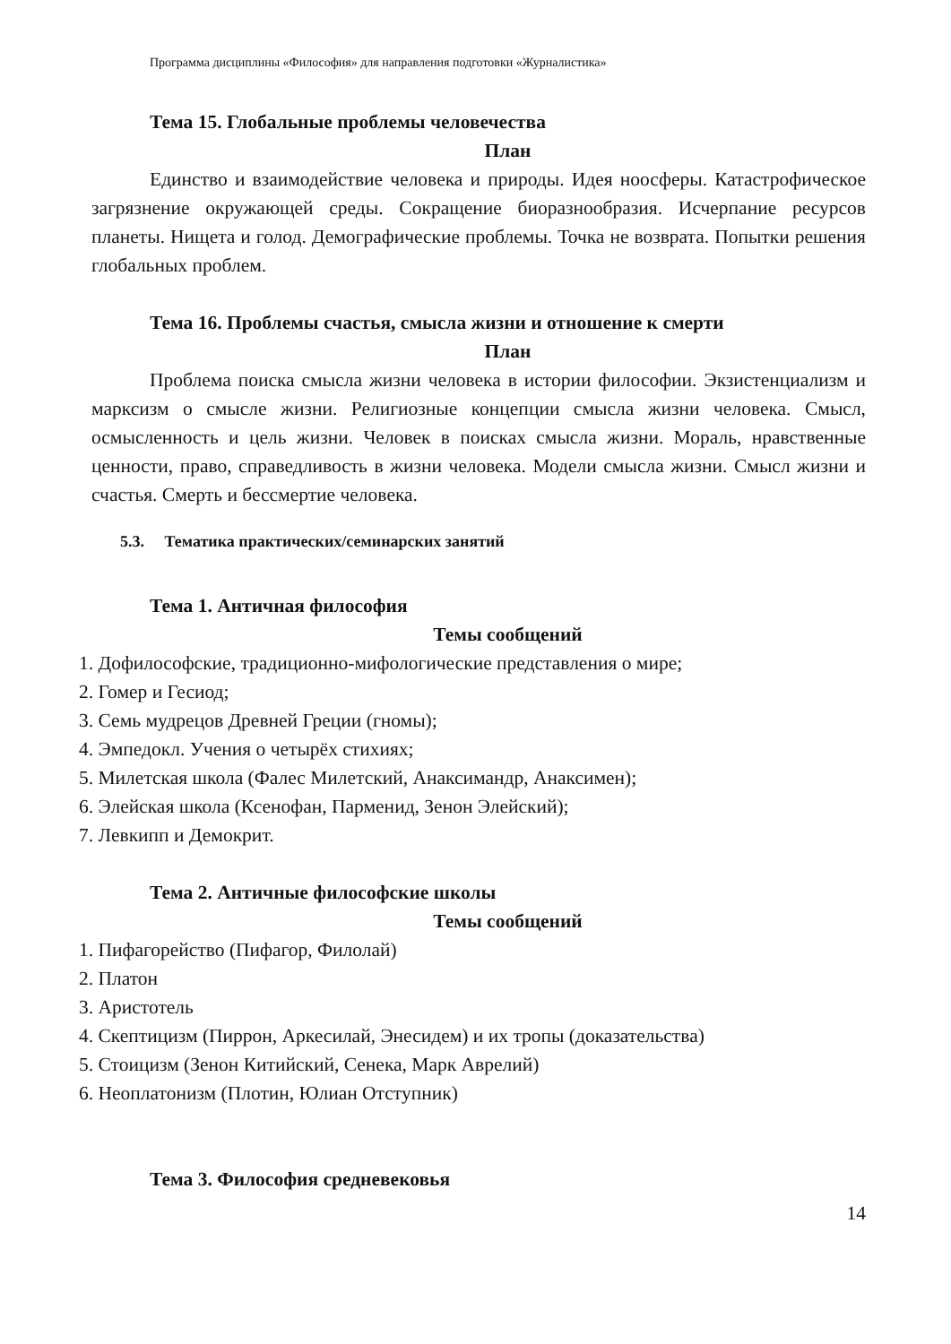Программа дисциплины «Философия» для направления подготовки «Журналистика»
Тема 15. Глобальные проблемы человечества
План
Единство и взаимодействие человека и природы. Идея ноосферы. Катастрофическое загрязнение окружающей среды. Сокращение биоразнообразия. Исчерпание ресурсов планеты. Нищета и голод. Демографические проблемы. Точка не возврата. Попытки решения глобальных проблем.
Тема 16. Проблемы счастья, смысла жизни и отношение к смерти
План
Проблема поиска смысла жизни человека в истории философии. Экзистенциализм и марксизм о смысле жизни. Религиозные концепции смысла жизни человека. Смысл, осмысленность и цель жизни. Человек в поисках смысла жизни. Мораль, нравственные ценности, право, справедливость в жизни человека. Модели смысла жизни. Смысл жизни и счастья. Смерть и бессмертие человека.
5.3. Тематика практических/семинарских занятий
Тема 1. Античная философия
Темы сообщений
1. Дофилософские, традиционно-мифологические представления о мире;
2. Гомер и Гесиод;
3. Семь мудрецов Древней Греции (гномы);
4. Эмпедокл. Учения о четырёх стихиях;
5. Милетская школа (Фалес Милетский, Анаксимандр, Анаксимен);
6. Элейская школа (Ксенофан, Парменид, Зенон Элейский);
7. Левкипп и Демокрит.
Тема 2. Античные философские школы
Темы сообщений
1. Пифагорейство (Пифагор, Филолай)
2. Платон
3. Аристотель
4. Скептицизм (Пиррон, Аркесилай, Энесидем) и их тропы (доказательства)
5. Стоицизм (Зенон Китийский, Сенека, Марк Аврелий)
6. Неоплатонизм (Плотин, Юлиан Отступник)
Тема 3. Философия средневековья
14